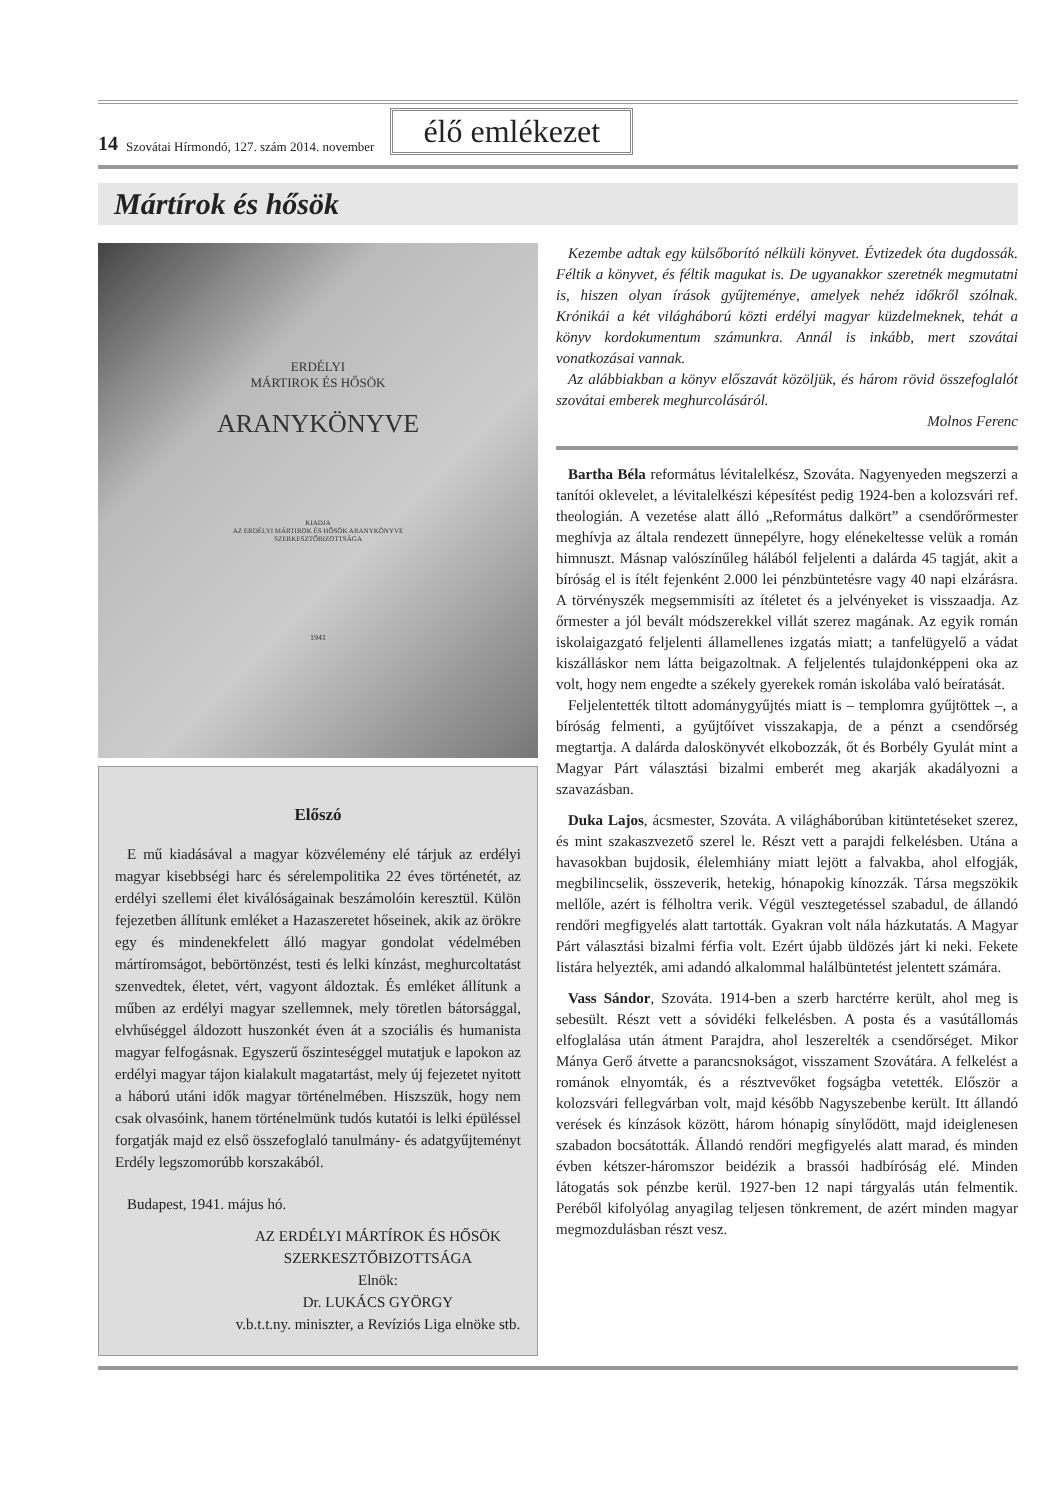14 Szovátai Hírmondó, 127. szám 2014. november élő emlékezet
Mártírok és hősök
ERDÉLYI
MÁRTIROK ÉS HŐSÖK
ARANYKÖNYVE
KIADJA
AZ ERDÉLYI MÁRTIROK ÉS HŐSÖK ARANYKÖNYVE
SZERKESZTŐBIZOTTSÁGA
1941
Előszó
E mű kiadásával a magyar közvélemény elé tárjuk az erdélyi magyar kisebbségi harc és sérelempolitika 22 éves történetét, az erdélyi szellemi élet kiválóságainak beszámolóin keresztül. Külön fejezetben állítunk emléket a Hazaszeretet hőseinek, akik az örökre egy és mindenekfelett álló magyar gondolat védelmében mártíromságot, bebörtönzést, testi és lelki kínzást, meghurcoltatást szenvedtek, életet, vért, vagyont áldoztak. És emléket állítunk a műben az erdélyi magyar szellemnek, mely töretlen bátorsággal, elvhűséggel áldozott huszonkét éven át a szociális és humanista magyar felfogásnak. Egyszerű őszinteséggel mutatjuk e lapokon az erdélyi magyar tájon kialakult magatartást, mely új fejezetet nyitott a háború utáni idők magyar történelmében. Hiszszük, hogy nem csak olvasóink, hanem történelmünk tudós kutatói is lelki épüléssel forgatják majd ez első összefoglaló tanulmány- és adatgyűjteményt Erdély legszomorúbb korszakából.
Budapest, 1941. május hó.
AZ ERDÉLYI MÁRTÍROK ÉS HŐSÖK
SZERKESZTŐBIZOTTSÁGA
Elnök:
Dr. LUKÁCS GYÖRGY
v.b.t.t.ny. miniszter, a Revíziós Liga elnöke stb.
Kezembe adtak egy külsőborító nélküli könyvet. Évtizedek óta dugdossák. Féltik a könyvet, és féltik magukat is. De ugyanakkor szeretnék megmutatni is, hiszen olyan írások gyűjteménye, amelyek nehéz időkről szólnak. Krónikái a két világháború közti erdélyi magyar küzdelmeknek, tehát a könyv kordokumentum számunkra. Annál is inkább, mert szovátai vonatkozásai vannak.
Az alábbiakban a könyv előszavát közöljük, és három rövid összefoglalót szovátai emberek meghurcolásáról.
Molnos Ferenc
Bartha Béla református lévitalelkész, Szováta. Nagyenyeden megszerzi a tanítói oklevelet, a lévitalelkészi képesítést pedig 1924-ben a kolozsvári ref. theologián. A vezetése alatt álló „Református dalkört” a csendőrőrmester meghívja az általa rendezett ünnepélyre, hogy elénekeltesse velük a román himnuszt. Másnap valószínűleg hálából feljelenti a dalárda 45 tagját, akit a bíróság el is ítélt fejenként 2.000 lei pénzbüntetésre vagy 40 napi elzárásra. A törvényszék megsemmisíti az ítéletet és a jelvényeket is visszaadja. Az őrmester a jól bevált módszerekkel villát szerez magának. Az egyik román iskolaigazgató feljelenti államellenes izgatás miatt; a tanfelügyelő a vádat kiszálláskor nem látta beigazoltnak. A feljelentés tulajdonképpeni oka az volt, hogy nem engedte a székely gyerekek román iskolába való beíratását.
Feljelentették tiltott adománygyűjtés miatt is – templomra gyűjtöttek –, a bíróság felmenti, a gyűjtőívet visszakapja, de a pénzt a csendőrség megtartja. A dalárda daloskönyvét elkobozzák, őt és Borbély Gyulát mint a Magyar Párt választási bizalmi emberét meg akarják akadályozni a szavazásban.
Duka Lajos, ácsmester, Szováta. A világháborúban kitüntetéseket szerez, és mint szakaszvezető szerel le. Részt vett a parajdi felkelésben. Utána a havasokban bujdosik, élelemhiány miatt lejött a falvakba, ahol elfogják, megbilincselik, összeverik, hetekig, hónapokig kínozzák. Társa megszökik mellőle, azért is félholtra verik. Végül vesztegetéssel szabadul, de állandó rendőri megfigyelés alatt tartották. Gyakran volt nála házkutatás. A Magyar Párt választási bizalmi férfia volt. Ezért újabb üldözés járt ki neki. Fekete listára helyezték, ami adandó alkalommal halálbüntetést jelentett számára.
Vass Sándor, Szováta. 1914-ben a szerb harctérre került, ahol meg is sebesült. Részt vett a sóvidéki felkelésben. A posta és a vasútállomás elfoglalása után átment Parajdra, ahol leszerelték a csendőrséget. Mikor Mánya Gerő átvette a parancsnokságot, visszament Szovátára. A felkelést a románok elnyomták, és a résztvevőket fogságba vetették. Először a kolozsvári fellegvárban volt, majd később Nagyszebenbe került. Itt állandó verések és kínzások között, három hónapig sínylődött, majd ideiglenesen szabadon bocsátották. Állandó rendőri megfigyelés alatt marad, és minden évben kétszer-háromszor beidézik a brassói hadbíróság elé. Minden látogatás sok pénzbe kerül. 1927-ben 12 napi tárgyalás után felmentik. Peréből kifolyólag anyagilag teljesen tönkrement, de azért minden magyar megmozdulásban részt vesz.